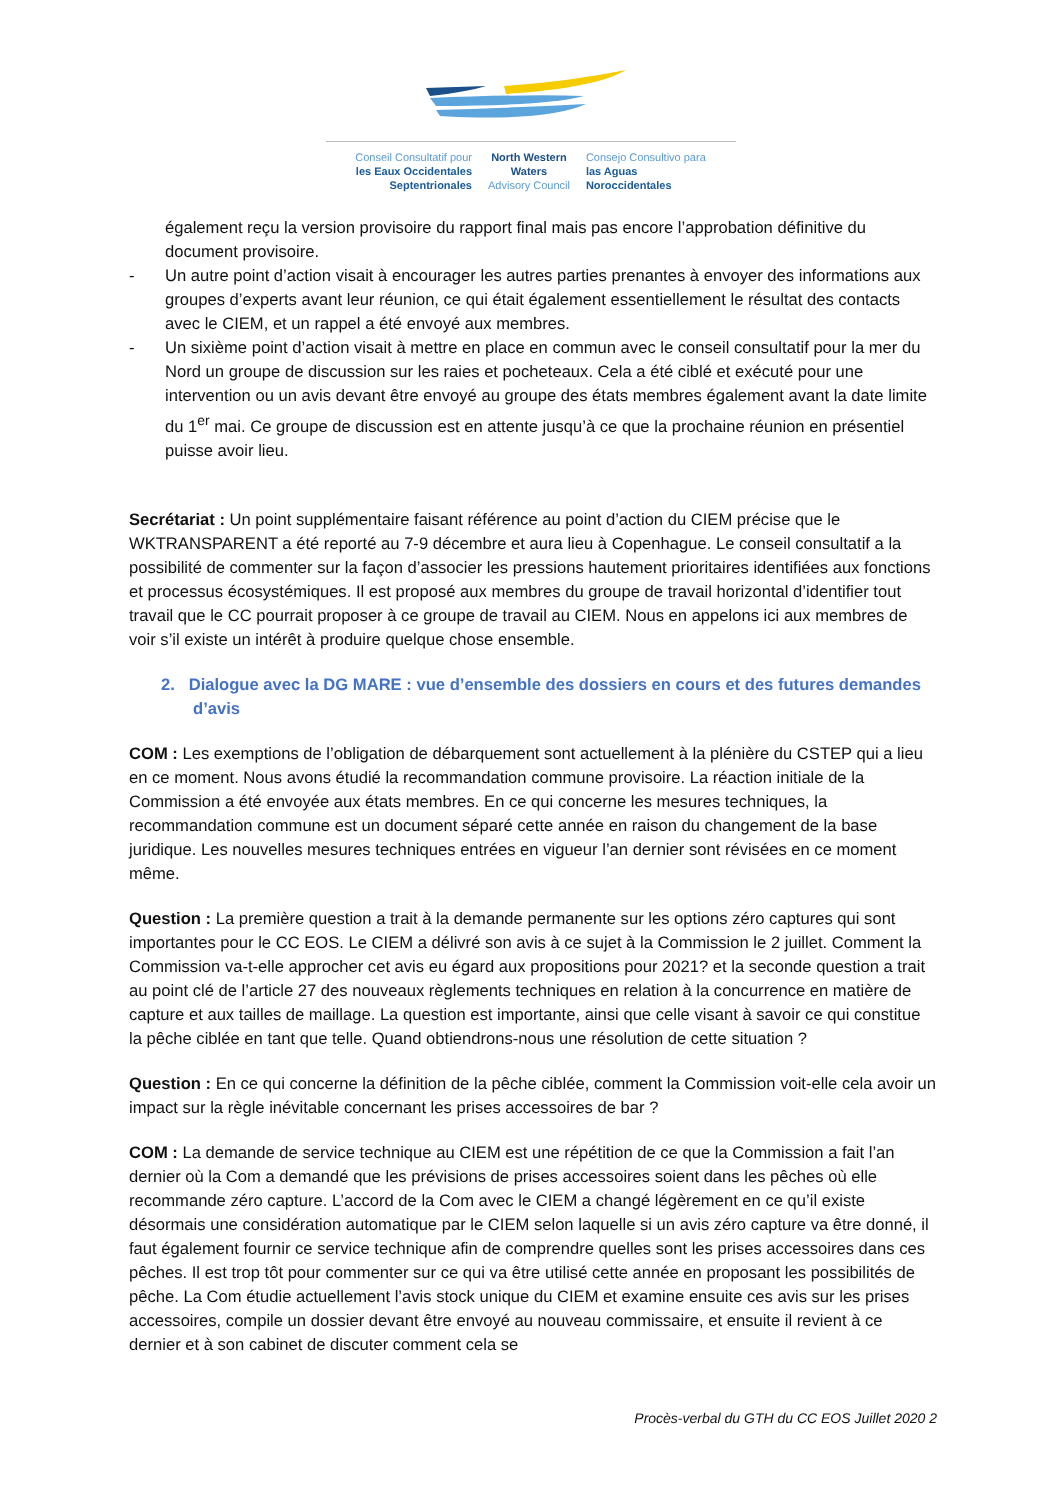Conseil Consultatif pour
les Eaux Occidentales
Septentrionales
North Western
Waters
Advisory Council
Consejo Consultivo para
las Aguas
Noroccidentales
également reçu la version provisoire du rapport final mais pas encore l’approbation définitive du document provisoire.
- Un autre point d’action visait à encourager les autres parties prenantes à envoyer des informations aux groupes d’experts avant leur réunion, ce qui était également essentiellement le résultat des contacts avec le CIEM, et un rappel a été envoyé aux membres.
- Un sixième point d’action visait à mettre en place en commun avec le conseil consultatif pour la mer du Nord un groupe de discussion sur les raies et pocheteaux. Cela a été ciblé et exécuté pour une intervention ou un avis devant être envoyé au groupe des états membres également avant la date limite du 1<sup>er</sup> mai. Ce groupe de discussion est en attente jusqu’à ce que la prochaine réunion en présentiel puisse avoir lieu.
Secrétariat : Un point supplémentaire faisant référence au point d’action du CIEM précise que le WKTRANSPARENT a été reporté au 7-9 décembre et aura lieu à Copenhague. Le conseil consultatif a la possibilité de commenter sur la façon d’associer les pressions hautement prioritaires identifiées aux fonctions et processus écosystémiques. Il est proposé aux membres du groupe de travail horizontal d’identifier tout travail que le CC pourrait proposer à ce groupe de travail au CIEM. Nous en appelons ici aux membres de voir s’il existe un intérêt à produire quelque chose ensemble.
2. Dialogue avec la DG MARE : vue d’ensemble des dossiers en cours et des futures demandes d’avis
COM : Les exemptions de l’obligation de débarquement sont actuellement à la plénière du CSTEP qui a lieu en ce moment. Nous avons étudié la recommandation commune provisoire. La réaction initiale de la Commission a été envoyée aux états membres. En ce qui concerne les mesures techniques, la recommandation commune est un document séparé cette année en raison du changement de la base juridique. Les nouvelles mesures techniques entrées en vigueur l’an dernier sont révisées en ce moment même.
Question : La première question a trait à la demande permanente sur les options zéro captures qui sont importantes pour le CC EOS. Le CIEM a délivré son avis à ce sujet à la Commission le 2 juillet. Comment la Commission va-t-elle approcher cet avis eu égard aux propositions pour 2021? et la seconde question a trait au point clé de l’article 27 des nouveaux règlements techniques en relation à la concurrence en matière de capture et aux tailles de maillage. La question est importante, ainsi que celle visant à savoir ce qui constitue la pêche ciblée en tant que telle. Quand obtiendrons-nous une résolution de cette situation ?
Question : En ce qui concerne la définition de la pêche ciblée, comment la Commission voit-elle cela avoir un impact sur la règle inévitable concernant les prises accessoires de bar ?
COM : La demande de service technique au CIEM est une répétition de ce que la Commission a fait l’an dernier où la Com a demandé que les prévisions de prises accessoires soient dans les pêches où elle recommande zéro capture. L’accord de la Com avec le CIEM a changé légèrement en ce qu’il existe désormais une considération automatique par le CIEM selon laquelle si un avis zéro capture va être donné, il faut également fournir ce service technique afin de comprendre quelles sont les prises accessoires dans ces pêches. Il est trop tôt pour commenter sur ce qui va être utilisé cette année en proposant les possibilités de pêche. La Com étudie actuellement l’avis stock unique du CIEM et examine ensuite ces avis sur les prises accessoires, compile un dossier devant être envoyé au nouveau commissaire, et ensuite il revient à ce dernier et à son cabinet de discuter comment cela se
Procès-verbal du GTH du CC EOS Juillet 2020 2